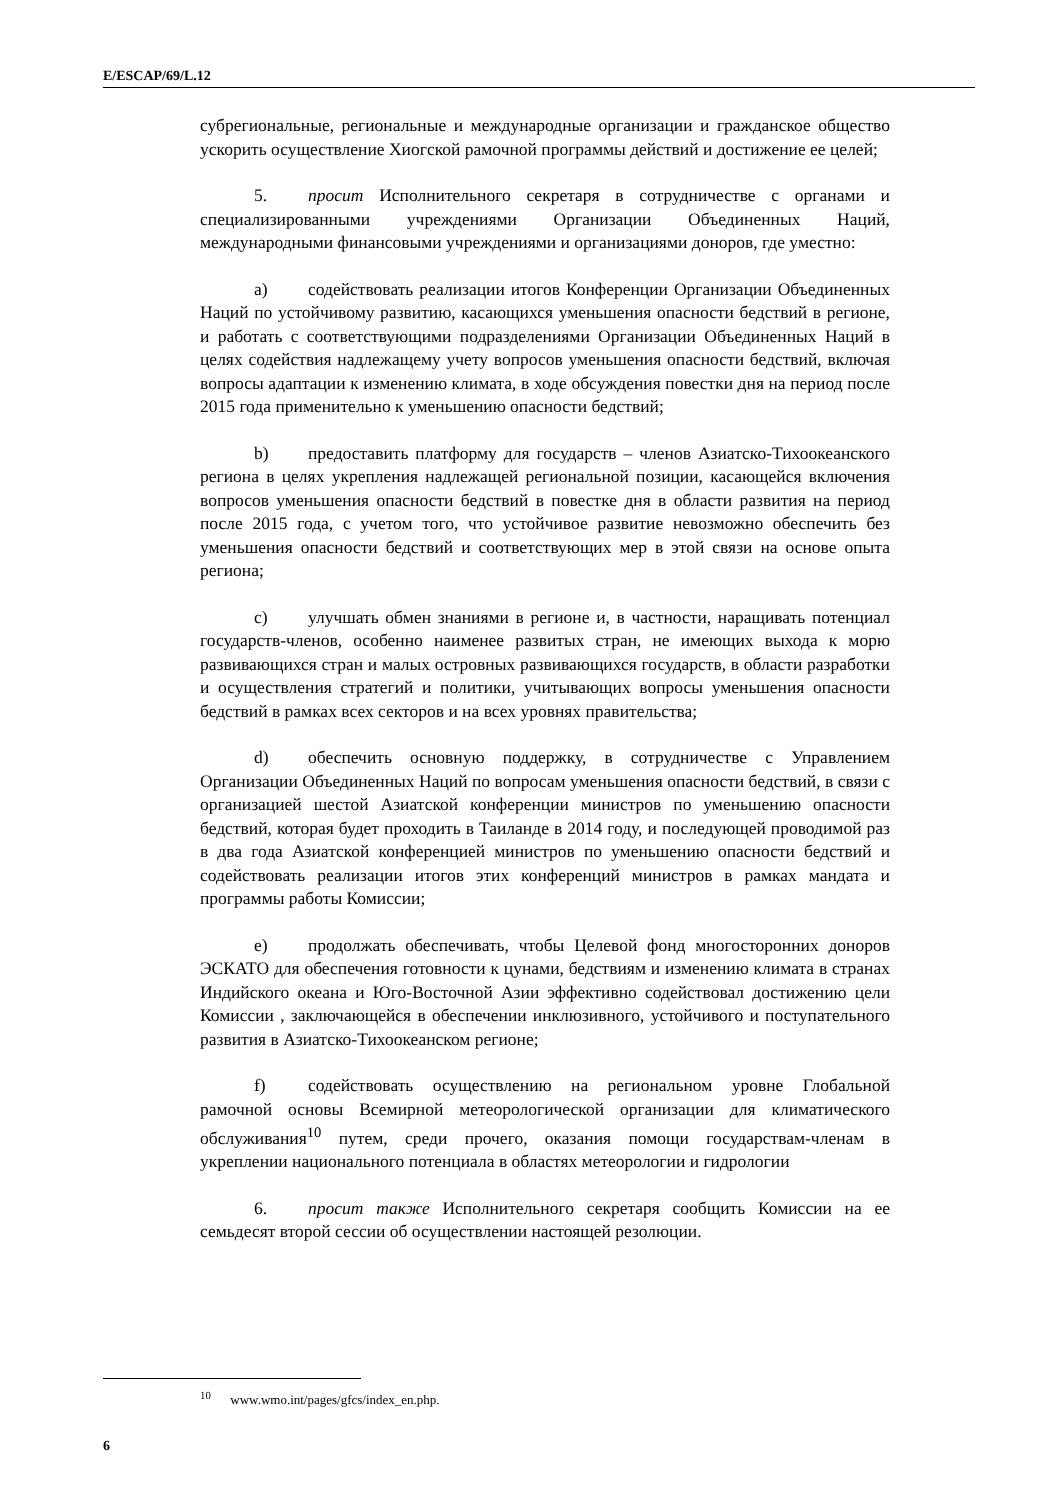E/ESCAP/69/L.12
субрегиональные, региональные и международные организации и гражданское общество ускорить осуществление Хиогской рамочной программы действий и достижение ее целей;
5. просит Исполнительного секретаря в сотрудничестве с органами и специализированными учреждениями Организации Объединенных Наций, международными финансовыми учреждениями и организациями доноров, где уместно:
a) содействовать реализации итогов Конференции Организации Объединенных Наций по устойчивому развитию, касающихся уменьшения опасности бедствий в регионе, и работать с соответствующими подразделениями Организации Объединенных Наций в целях содействия надлежащему учету вопросов уменьшения опасности бедствий, включая вопросы адаптации к изменению климата, в ходе обсуждения повестки дня на период после 2015 года применительно к уменьшению опасности бедствий;
b) предоставить платформу для государств – членов Азиатско-Тихоокеанского региона в целях укрепления надлежащей региональной позиции, касающейся включения вопросов уменьшения опасности бедствий в повестке дня в области развития на период после 2015 года, с учетом того, что устойчивое развитие невозможно обеспечить без уменьшения опасности бедствий и соответствующих мер в этой связи на основе опыта региона;
c) улучшать обмен знаниями в регионе и, в частности, наращивать потенциал государств-членов, особенно наименее развитых стран, не имеющих выхода к морю развивающихся стран и малых островных развивающихся государств, в области разработки и осуществления стратегий и политики, учитывающих вопросы уменьшения опасности бедствий в рамках всех секторов и на всех уровнях правительства;
d) обеспечить основную поддержку, в сотрудничестве с Управлением Организации Объединенных Наций по вопросам уменьшения опасности бедствий, в связи с организацией шестой Азиатской конференции министров по уменьшению опасности бедствий, которая будет проходить в Таиланде в 2014 году, и последующей проводимой раз в два года Азиатской конференцией министров по уменьшению опасности бедствий и содействовать реализации итогов этих конференций министров в рамках мандата и программы работы Комиссии;
e) продолжать обеспечивать, чтобы Целевой фонд многосторонних доноров ЭСКАТО для обеспечения готовности к цунами, бедствиям и изменению климата в странах Индийского океана и Юго-Восточной Азии эффективно содействовал достижению цели Комиссии , заключающейся в обеспечении инклюзивного, устойчивого и поступательного развития в Азиатско-Тихоокеанском регионе;
f) содействовать осуществлению на региональном уровне Глобальной рамочной основы Всемирной метеорологической организации для климатического обслуживания<sup>10</sup> путем, среди прочего, оказания помощи государствам-членам в укреплении национального потенциала в областях метеорологии и гидрологии
6. просит также Исполнительного секретаря сообщить Комиссии на ее семьдесят второй сессии об осуществлении настоящей резолюции.
<sup>10</sup> www.wmo.int/pages/gfcs/index_en.php.
6